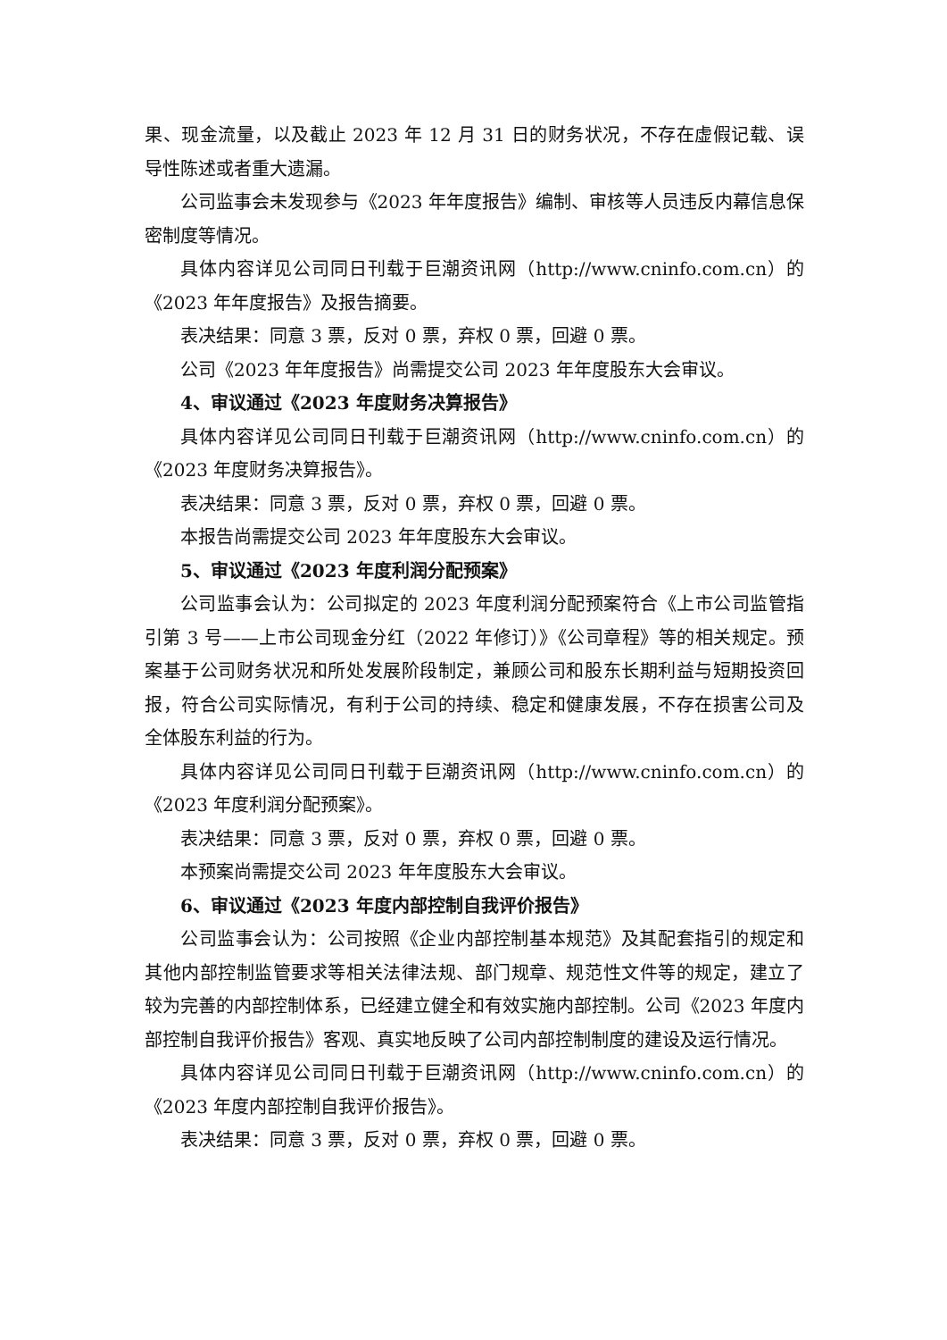果、现金流量，以及截止 2023 年 12 月 31 日的财务状况，不存在虚假记载、误导性陈述或者重大遗漏。
公司监事会未发现参与《2023 年年度报告》编制、审核等人员违反内幕信息保密制度等情况。
具体内容详见公司同日刊载于巨潮资讯网（http://www.cninfo.com.cn）的《2023 年年度报告》及报告摘要。
表决结果：同意 3 票，反对 0 票，弃权 0 票，回避 0 票。
公司《2023 年年度报告》尚需提交公司 2023 年年度股东大会审议。
4、审议通过《2023 年度财务决算报告》
具体内容详见公司同日刊载于巨潮资讯网（http://www.cninfo.com.cn）的《2023 年度财务决算报告》。
表决结果：同意 3 票，反对 0 票，弃权 0 票，回避 0 票。
本报告尚需提交公司 2023 年年度股东大会审议。
5、审议通过《2023 年度利润分配预案》
公司监事会认为：公司拟定的 2023 年度利润分配预案符合《上市公司监管指引第 3 号——上市公司现金分红（2022 年修订）》《公司章程》等的相关规定。预案基于公司财务状况和所处发展阶段制定，兼顾公司和股东长期利益与短期投资回报，符合公司实际情况，有利于公司的持续、稳定和健康发展，不存在损害公司及全体股东利益的行为。
具体内容详见公司同日刊载于巨潮资讯网（http://www.cninfo.com.cn）的《2023 年度利润分配预案》。
表决结果：同意 3 票，反对 0 票，弃权 0 票，回避 0 票。
本预案尚需提交公司 2023 年年度股东大会审议。
6、审议通过《2023 年度内部控制自我评价报告》
公司监事会认为：公司按照《企业内部控制基本规范》及其配套指引的规定和其他内部控制监管要求等相关法律法规、部门规章、规范性文件等的规定，建立了较为完善的内部控制体系，已经建立健全和有效实施内部控制。公司《2023 年度内部控制自我评价报告》客观、真实地反映了公司内部控制制度的建设及运行情况。
具体内容详见公司同日刊载于巨潮资讯网（http://www.cninfo.com.cn）的《2023 年度内部控制自我评价报告》。
表决结果：同意 3 票，反对 0 票，弃权 0 票，回避 0 票。